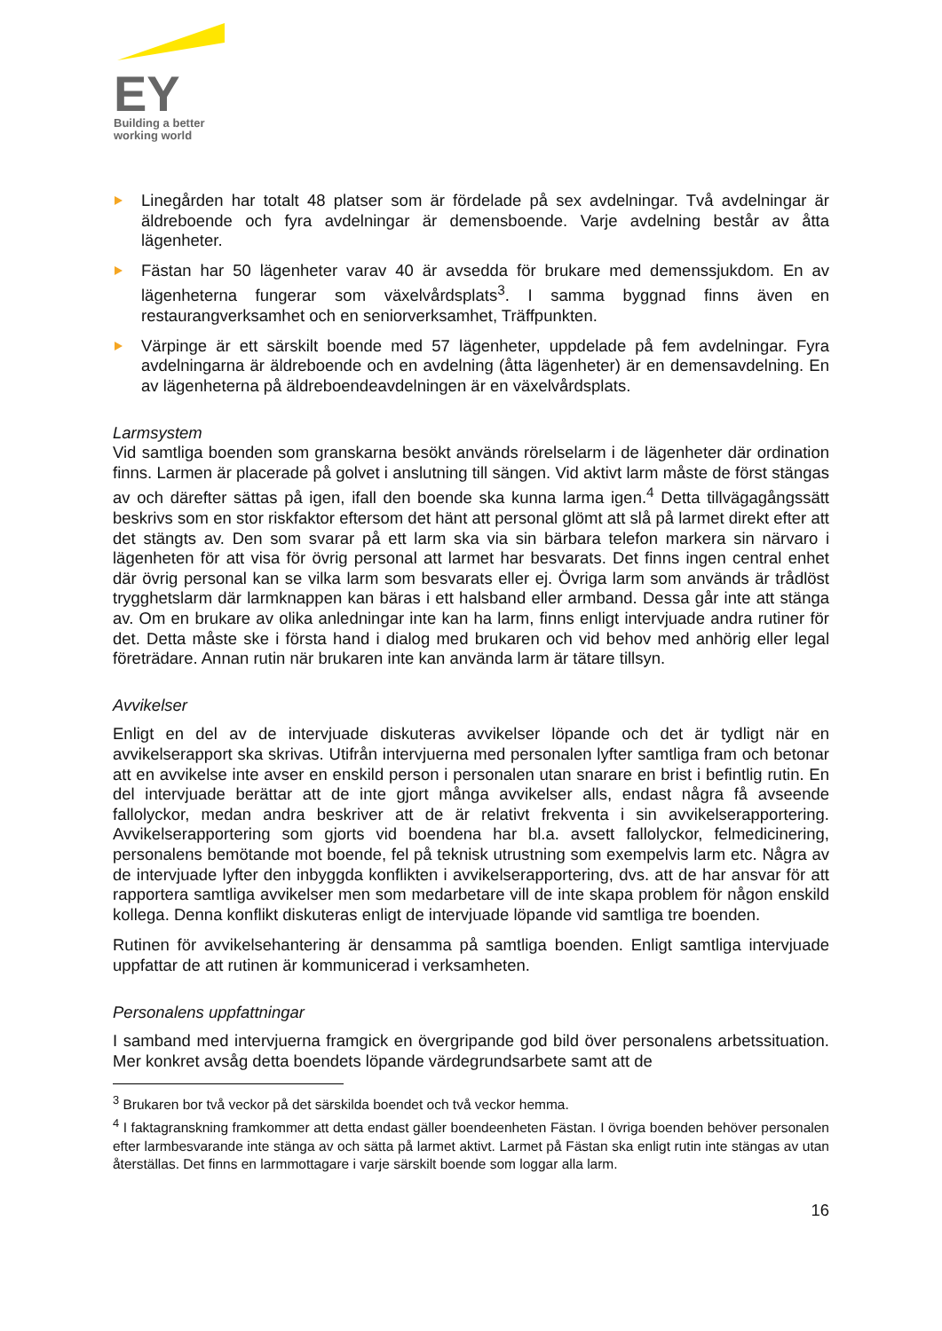EY
Building a better
working world
Linegården har totalt 48 platser som är fördelade på sex avdelningar. Två avdelningar är äldreboende och fyra avdelningar är demensboende. Varje avdelning består av åtta lägenheter.
Fästan har 50 lägenheter varav 40 är avsedda för brukare med demenssjukdom. En av lägenheterna fungerar som växelvårdsplats<sup>3</sup>. I samma byggnad finns även en restaurangverksamhet och en seniorverksamhet, Träffpunkten.
Värpinge är ett särskilt boende med 57 lägenheter, uppdelade på fem avdelningar. Fyra avdelningarna är äldreboende och en avdelning (åtta lägenheter) är en demensavdelning. En av lägenheterna på äldreboendeavdelningen är en växelvårdsplats.
Larmsystem
Vid samtliga boenden som granskarna besökt används rörelselarm i de lägenheter där ordination finns. Larmen är placerade på golvet i anslutning till sängen. Vid aktivt larm måste de först stängas av och därefter sättas på igen, ifall den boende ska kunna larma igen.<sup>4</sup> Detta tillvägagångssätt beskrivs som en stor riskfaktor eftersom det hänt att personal glömt att slå på larmet direkt efter att det stängts av. Den som svarar på ett larm ska via sin bärbara telefon markera sin närvaro i lägenheten för att visa för övrig personal att larmet har besvarats. Det finns ingen central enhet där övrig personal kan se vilka larm som besvarats eller ej. Övriga larm som används är trådlöst trygghetslarm där larmknappen kan bäras i ett halsband eller armband. Dessa går inte att stänga av. Om en brukare av olika anledningar inte kan ha larm, finns enligt intervjuade andra rutiner för det. Detta måste ske i första hand i dialog med brukaren och vid behov med anhörig eller legal företrädare. Annan rutin när brukaren inte kan använda larm är tätare tillsyn.
Avvikelser
Enligt en del av de intervjuade diskuteras avvikelser löpande och det är tydligt när en avvikelserapport ska skrivas. Utifrån intervjuerna med personalen lyfter samtliga fram och betonar att en avvikelse inte avser en enskild person i personalen utan snarare en brist i befintlig rutin. En del intervjuade berättar att de inte gjort många avvikelser alls, endast några få avseende fallolyckor, medan andra beskriver att de är relativt frekventa i sin avvikelserapportering. Avvikelserapportering som gjorts vid boendena har bl.a. avsett fallolyckor, felmedicinering, personalens bemötande mot boende, fel på teknisk utrustning som exempelvis larm etc. Några av de intervjuade lyfter den inbyggda konflikten i avvikelserapportering, dvs. att de har ansvar för att rapportera samtliga avvikelser men som medarbetare vill de inte skapa problem för någon enskild kollega. Denna konflikt diskuteras enligt de intervjuade löpande vid samtliga tre boenden.
Rutinen för avvikelsehantering är densamma på samtliga boenden. Enligt samtliga intervjuade uppfattar de att rutinen är kommunicerad i verksamheten.
Personalens uppfattningar
I samband med intervjuerna framgick en övergripande god bild över personalens arbetssituation. Mer konkret avsåg detta boendets löpande värdegrundsarbete samt att de
<sup>3</sup> Brukaren bor två veckor på det särskilda boendet och två veckor hemma.
<sup>4</sup> I faktagranskning framkommer att detta endast gäller boendeenheten Fästan. I övriga boenden behöver personalen efter larmbesvarande inte stänga av och sätta på larmet aktivt. Larmet på Fästan ska enligt rutin inte stängas av utan återställas. Det finns en larmmottagare i varje särskilt boende som loggar alla larm.
16